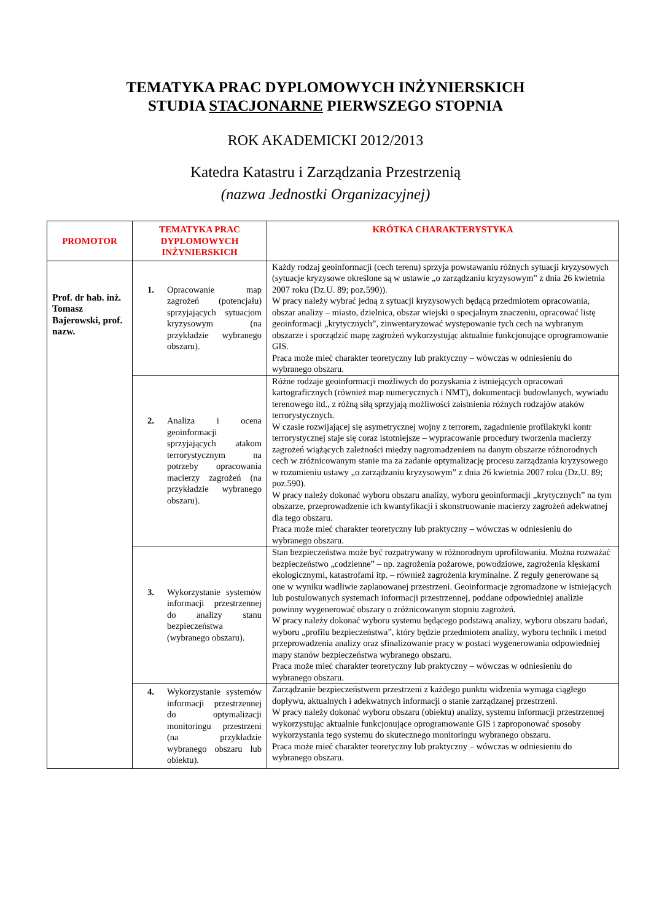TEMATYKA PRAC DYPLOMOWYCH INŻYNIERSKICH
STUDIA STACJONARNE PIERWSZEGO STOPNIA
ROK AKADEMICKI 2012/2013
Katedra Katastru i Zarządzania Przestrzenią
(nazwa Jednostki Organizacyjnej)
| PROMOTOR | TEMATYKA PRAC DYPLOMOWYCH INŻYNIERSKICH | KRÓTKA CHARAKTERYSTYKA |
| --- | --- | --- |
| Prof. dr hab. inż. Tomasz Bajerowski, prof. nazw. | 1. Opracowanie map zagrożeń (potencjału) sprzyjających sytuacjom kryzysowym (na przykładzie wybranego obszaru). | Każdy rodzaj geoinformacji (cech terenu) sprzyja powstawaniu różnych sytuacji kryzysowych (sytuacje kryzysowe określone są w ustawie „o zarządzaniu kryzysowym” z dnia 26 kwietnia 2007 roku (Dz.U. 89; poz.590)). W pracy należy wybrać jedną z sytuacji kryzysowych będącą przedmiotem opracowania, obszar analizy – miasto, dzielnica, obszar wiejski o specjalnym znaczeniu, opracować listę geoinformacji „krytycznych”, zinwentaryzować występowanie tych cech na wybranym obszarze i sporządzić mapę zagrożeń wykorzystując aktualnie funkcjonujące oprogramowanie GIS. Praca może mieć charakter teoretyczny lub praktyczny – wówczas w odniesieniu do wybranego obszaru. |
| | 2. Analiza i ocena geoinformacji sprzyjających atakom terrorystycznym na potrzeby opracowania macierzy zagrożeń (na przykładzie wybranego obszaru). | Różne rodzaje geoinformacji możliwych do pozyskania z istniejących opracowań kartograficznych (również map numerycznych i NMT), dokumentacji budowlanych, wywiadu terenowego itd., z różną siłą sprzyjają możliwości zaistnienia różnych rodzajów ataków terrorystycznych. W czasie rozwijającej się asymetrycznej wojny z terrorem, zagadnienie profilaktyki kontr terrorystycznej staje się coraz istotniejsze – wypracowanie procedury tworzenia macierzy zagrożeń wiążących zależności między nagromadzeniem na danym obszarze różnorodnych cech w zróżnicowanym stanie ma za zadanie optymalizację procesu zarządzania kryzysowego w rozumieniu ustawy „o zarządzaniu kryzysowym” z dnia 26 kwietnia 2007 roku (Dz.U. 89; poz.590). W pracy należy dokonać wyboru obszaru analizy, wyboru geoinformacji „krytycznych” na tym obszarze, przeprowadzenie ich kwantyfikacji i skonstruowanie macierzy zagrożeń adekwatnej dla tego obszaru. Praca może mieć charakter teoretyczny lub praktyczny – wówczas w odniesieniu do wybranego obszaru. |
| | 3. Wykorzystanie systemów informacji przestrzennej do analizy stanu bezpieczeństwa (wybranego obszaru). | Stan bezpieczeństwa może być rozpatrywany w różnorodnym uprofilowaniu. Można rozważać bezpieczeństwo „codzienne” – np. zagrożenia pożarowe, powodziowe, zagrożenia klęskami ekologicznymi, katastrofami itp. – również zagrożenia kryminalne. Z reguły generowane są one w wyniku wadliwie zaplanowanej przestrzeni. Geoinformacje zgromadzone w istniejących lub postulowanych systemach informacji przestrzennej, poddane odpowiedniej analizie powinny wygenerować obszary o zróżnicowanym stopniu zagrożeń. W pracy należy dokonać wyboru systemu będącego podstawą analizy, wyboru obszaru badań, wyboru „profilu bezpieczeństwa”, który będzie przedmiotem analizy, wyboru technik i metod przeprowadzenia analizy oraz sfinalizowanie pracy w postaci wygenerowania odpowiedniej mapy stanów bezpieczeństwa wybranego obszaru. Praca może mieć charakter teoretyczny lub praktyczny – wówczas w odniesieniu do wybranego obszaru. |
| | 4. Wykorzystanie systemów informacji przestrzennej do optymalizacji monitoringu przestrzeni (na przykładzie wybranego obszaru lub obiektu). | Zarządzanie bezpieczeństwem przestrzeni z każdego punktu widzenia wymaga ciągłego dopływu, aktualnych i adekwatnych informacji o stanie zarządzanej przestrzeni. W pracy należy dokonać wyboru obszaru (obiektu) analizy, systemu informacji przestrzennej wykorzystując aktualnie funkcjonujące oprogramowanie GIS i zaproponować sposoby wykorzystania tego systemu do skutecznego monitoringu wybranego obszaru. Praca może mieć charakter teoretyczny lub praktyczny – wówczas w odniesieniu do wybranego obszaru. |